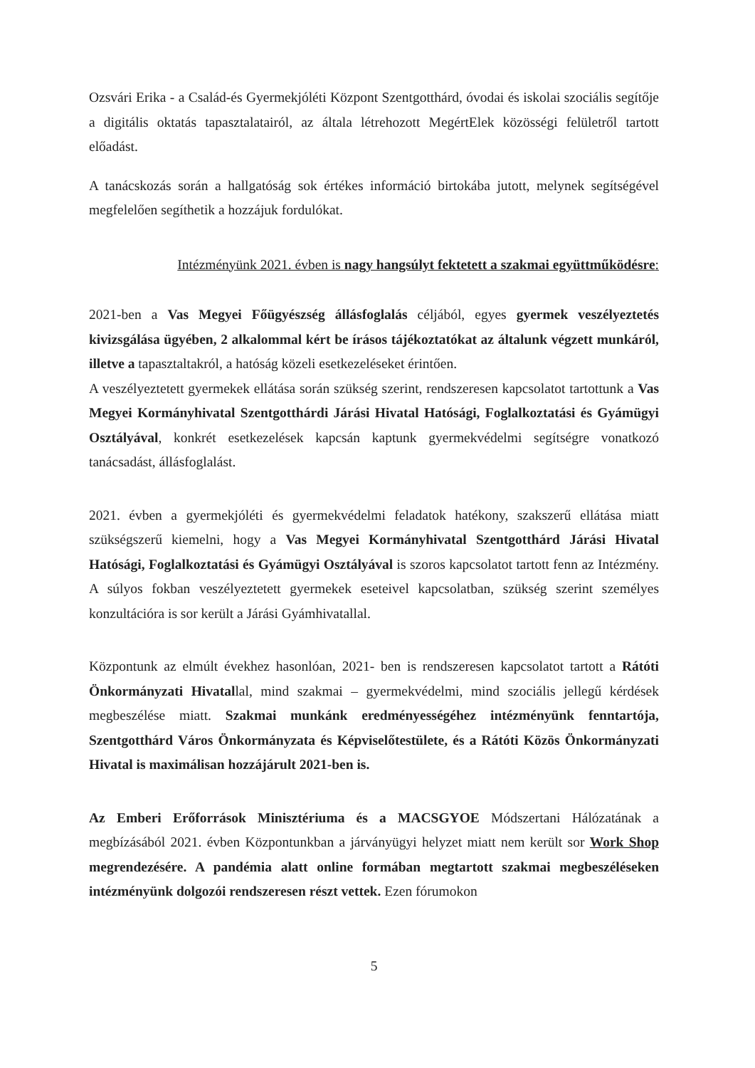Ozsvári Erika - a Család-és Gyermekjóléti Központ Szentgotthárd, óvodai és iskolai szociális segítője a digitális oktatás tapasztalatairól, az általa létrehozott MegértElek közösségi felületről tartott előadást.
A tanácskozás során a hallgatóság sok értékes információ birtokába jutott, melynek segítségével megfelelően segíthetik a hozzájuk fordulókat.
Intézményünk 2021. évben is nagy hangsúlyt fektetett a szakmai együttműködésre:
2021-ben a Vas Megyei Főügyészség állásfoglalás céljából, egyes gyermek veszélyeztetés kivizsgálása ügyében, 2 alkalommal kért be írásos tájékoztatókat az általunk végzett munkáról, illetve a tapasztaltakról, a hatóság közeli esetkezeléseket érintően.
A veszélyeztetett gyermekek ellátása során szükség szerint, rendszeresen kapcsolatot tartottunk a Vas Megyei Kormányhivatal Szentgotthárdi Járási Hivatal Hatósági, Foglalkoztatási és Gyámügyi Osztályával, konkrét esetkezelések kapcsán kaptunk gyermekvédelmi segítségre vonatkozó tanácsadást, állásfoglalást.
2021. évben a gyermekjóléti és gyermekvédelmi feladatok hatékony, szakszerű ellátása miatt szükségszerű kiemelni, hogy a Vas Megyei Kormányhivatal Szentgotthárd Járási Hivatal Hatósági, Foglalkoztatási és Gyámügyi Osztályával is szoros kapcsolatot tartott fenn az Intézmény. A súlyos fokban veszélyeztetett gyermekek eseteivel kapcsolatban, szükség szerint személyes konzultációra is sor került a Járási Gyámhivatallal.
Központunk az elmúlt évekhez hasonlóan, 2021- ben is rendszeresen kapcsolatot tartott a Rátóti Önkormányzati Hivatallal, mind szakmai – gyermekvédelmi, mind szociális jellegű kérdések megbeszélése miatt. Szakmai munkánk eredményességéhez intézményünk fenntartója, Szentgotthárd Város Önkormányzata és Képviselőtestülete, és a Rátóti Közös Önkormányzati Hivatal is maximálisan hozzájárult 2021-ben is.
Az Emberi Erőforrások Minisztériuma és a MACSGYOE Módszertani Hálózatának a megbízásából 2021. évben Központunkban a járványügyi helyzet miatt nem került sor Work Shop megrendezésére. A pandémia alatt online formában megtartott szakmai megbeszéléseken intézményünk dolgozói rendszeresen részt vettek. Ezen fórumokon
5